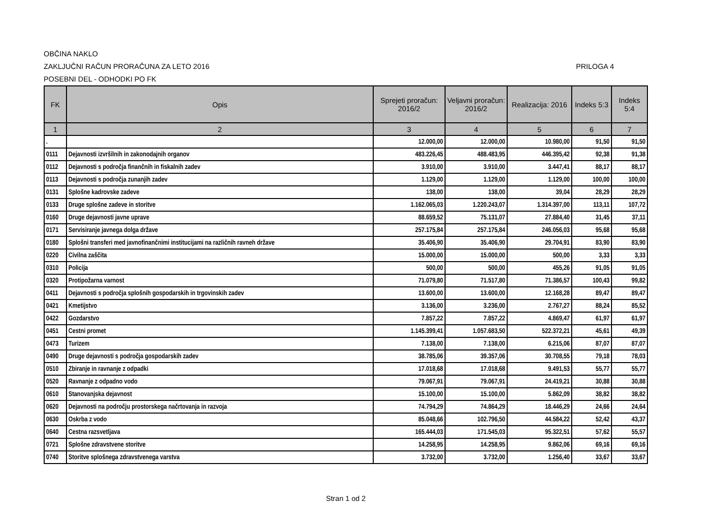OBČINA NAKLO
ZAKLJUČNI RAČUN PRORAČUNA ZA LETO 2016 PRILOGA 4
POSEBNI DEL - ODHODKI PO FK
| FK | Opis | Sprejeti proračun: 2016/2 | Veljavni proračun: 2016/2 | Realizacija: 2016 | Indeks 5:3 | Indeks 5:4 |
| --- | --- | --- | --- | --- | --- | --- |
| 1 | 2 | 3 | 4 | 5 | 6 | 7 |
| . | | 12.000,00 | 12.000,00 | 10.980,00 | 91,50 | 91,50 |
| 0111 | Dejavnosti izvršilnih in zakonodajnih organov | 483.226,45 | 488.483,95 | 446.395,42 | 92,38 | 91,38 |
| 0112 | Dejavnosti s področja finančnih in fiskalnih zadev | 3.910,00 | 3.910,00 | 3.447,41 | 88,17 | 88,17 |
| 0113 | Dejavnosti s področja zunanjih zadev | 1.129,00 | 1.129,00 | 1.129,00 | 100,00 | 100,00 |
| 0131 | Splošne kadrovske zadeve | 138,00 | 138,00 | 39,04 | 28,29 | 28,29 |
| 0133 | Druge splošne zadeve in storitve | 1.162.065,03 | 1.220.243,07 | 1.314.397,00 | 113,11 | 107,72 |
| 0160 | Druge dejavnosti javne uprave | 88.659,52 | 75.131,07 | 27.884,40 | 31,45 | 37,11 |
| 0171 | Servisiranje javnega dolga države | 257.175,84 | 257.175,84 | 246.056,03 | 95,68 | 95,68 |
| 0180 | Splošni transferi med javnofinančnimi institucijami na različnih ravneh države | 35.406,90 | 35.406,90 | 29.704,91 | 83,90 | 83,90 |
| 0220 | Civilna zaščita | 15.000,00 | 15.000,00 | 500,00 | 3,33 | 3,33 |
| 0310 | Policija | 500,00 | 500,00 | 455,26 | 91,05 | 91,05 |
| 0320 | Protipožarna varnost | 71.079,80 | 71.517,80 | 71.386,57 | 100,43 | 99,82 |
| 0411 | Dejavnosti s področja splošnih gospodarskih in trgovinskih zadev | 13.600,00 | 13.600,00 | 12.168,28 | 89,47 | 89,47 |
| 0421 | Kmetijstvo | 3.136,00 | 3.236,00 | 2.767,27 | 88,24 | 85,52 |
| 0422 | Gozdarstvo | 7.857,22 | 7.857,22 | 4.869,47 | 61,97 | 61,97 |
| 0451 | Cestni promet | 1.145.399,41 | 1.057.683,50 | 522.372,21 | 45,61 | 49,39 |
| 0473 | Turizem | 7.138,00 | 7.138,00 | 6.215,06 | 87,07 | 87,07 |
| 0490 | Druge dejavnosti s področja gospodarskih zadev | 38.785,06 | 39.357,06 | 30.708,55 | 79,18 | 78,03 |
| 0510 | Zbiranje in ravnanje z odpadki | 17.018,68 | 17.018,68 | 9.491,53 | 55,77 | 55,77 |
| 0520 | Ravnanje z odpadno vodo | 79.067,91 | 79.067,91 | 24.419,21 | 30,88 | 30,88 |
| 0610 | Stanovanjska dejavnost | 15.100,00 | 15.100,00 | 5.862,09 | 38,82 | 38,82 |
| 0620 | Dejavnosti na področju prostorskega načrtovanja in razvoja | 74.794,29 | 74.864,29 | 18.446,29 | 24,66 | 24,64 |
| 0630 | Oskrba z vodo | 85.048,66 | 102.796,50 | 44.584,22 | 52,42 | 43,37 |
| 0640 | Cestna razsvetljava | 165.444,03 | 171.545,03 | 95.322,51 | 57,62 | 55,57 |
| 0721 | Splošne zdravstvene storitve | 14.258,95 | 14.258,95 | 9.862,06 | 69,16 | 69,16 |
| 0740 | Storitve splošnega zdravstvenega varstva | 3.732,00 | 3.732,00 | 1.256,40 | 33,67 | 33,67 |
Stran 1 od 2